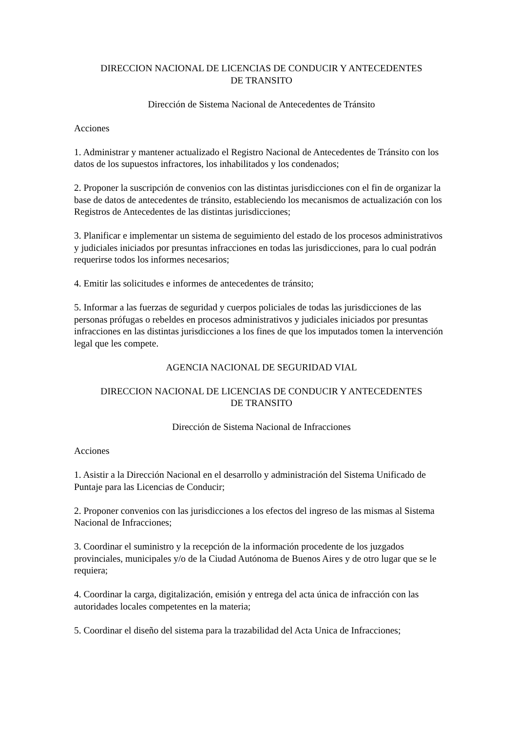DIRECCION NACIONAL DE LICENCIAS DE CONDUCIR Y ANTECEDENTES
DE TRANSITO
Dirección de Sistema Nacional de Antecedentes de Tránsito
Acciones
1. Administrar y mantener actualizado el Registro Nacional de Antecedentes de Tránsito con los datos de los supuestos infractores, los inhabilitados y los condenados;
2. Proponer la suscripción de convenios con las distintas jurisdicciones con el fin de organizar la base de datos de antecedentes de tránsito, estableciendo los mecanismos de actualización con los Registros de Antecedentes de las distintas jurisdicciones;
3. Planificar e implementar un sistema de seguimiento del estado de los procesos administrativos y judiciales iniciados por presuntas infracciones en todas las jurisdicciones, para lo cual podrán requerirse todos los informes necesarios;
4. Emitir las solicitudes e informes de antecedentes de tránsito;
5. Informar a las fuerzas de seguridad y cuerpos policiales de todas las jurisdicciones de las personas prófugas o rebeldes en procesos administrativos y judiciales iniciados por presuntas infracciones en las distintas jurisdicciones a los fines de que los imputados tomen la intervención legal que les compete.
AGENCIA NACIONAL DE SEGURIDAD VIAL
DIRECCION NACIONAL DE LICENCIAS DE CONDUCIR Y ANTECEDENTES
DE TRANSITO
Dirección de Sistema Nacional de Infracciones
Acciones
1. Asistir a la Dirección Nacional en el desarrollo y administración del Sistema Unificado de Puntaje para las Licencias de Conducir;
2. Proponer convenios con las jurisdicciones a los efectos del ingreso de las mismas al Sistema Nacional de Infracciones;
3. Coordinar el suministro y la recepción de la información procedente de los juzgados provinciales, municipales y/o de la Ciudad Autónoma de Buenos Aires y de otro lugar que se le requiera;
4. Coordinar la carga, digitalización, emisión y entrega del acta única de infracción con las autoridades locales competentes en la materia;
5. Coordinar el diseño del sistema para la trazabilidad del Acta Unica de Infracciones;